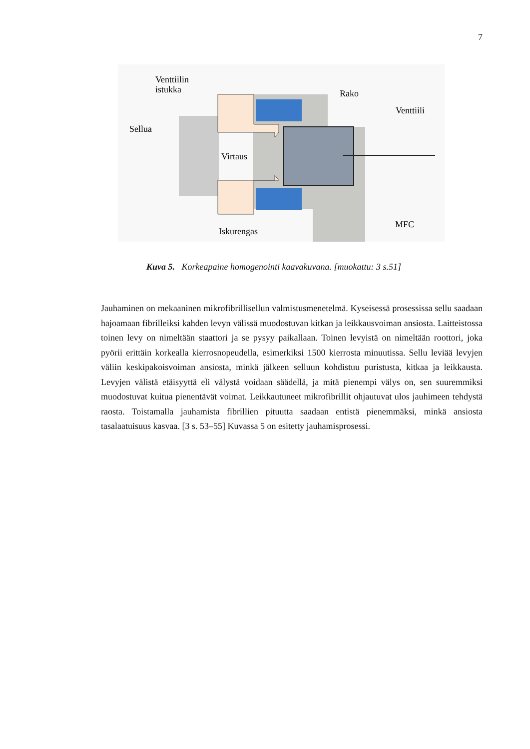7
Venttiilin
istukka
Sellua
Rako
Venttiili
Virtaus
MFC
Iskurengas
Kuva 5. Korkeapaine homogenointi kaavakuvana. [muokattu: 3 s.51]
Jauhaminen on mekaaninen mikrofibrillisellun valmistusmenetelmä. Kyseisessä prosessissa sellu saadaan hajoamaan fibrilleiksi kahden levyn välissä muodostuvan kitkan ja leikkausvoiman ansiosta. Laitteistossa toinen levy on nimeltään staattori ja se pysyy paikallaan. Toinen levyistä on nimeltään roottori, joka pyörii erittäin korkealla kierrosnopeudella, esimerkiksi 1500 kierrosta minuutissa. Sellu leviää levyjen väliin keskipakoisvoiman ansiosta, minkä jälkeen selluun kohdistuu puristusta, kitkaa ja leikkausta. Levyjen välistä etäisyyttä eli välystä voidaan säädellä, ja mitä pienempi välys on, sen suuremmiksi muodostuvat kuitua pienentävät voimat. Leikkautuneet mikrofibrillit ohjautuvat ulos jauhimeen tehdystä raosta. Toistamalla jauhamista fibrillien pituutta saadaan entistä pienemmäksi, minkä ansiosta tasalaatuisuus kasvaa. [3 s. 53–55] Kuvassa 5 on esitetty jauhamisprosessi.